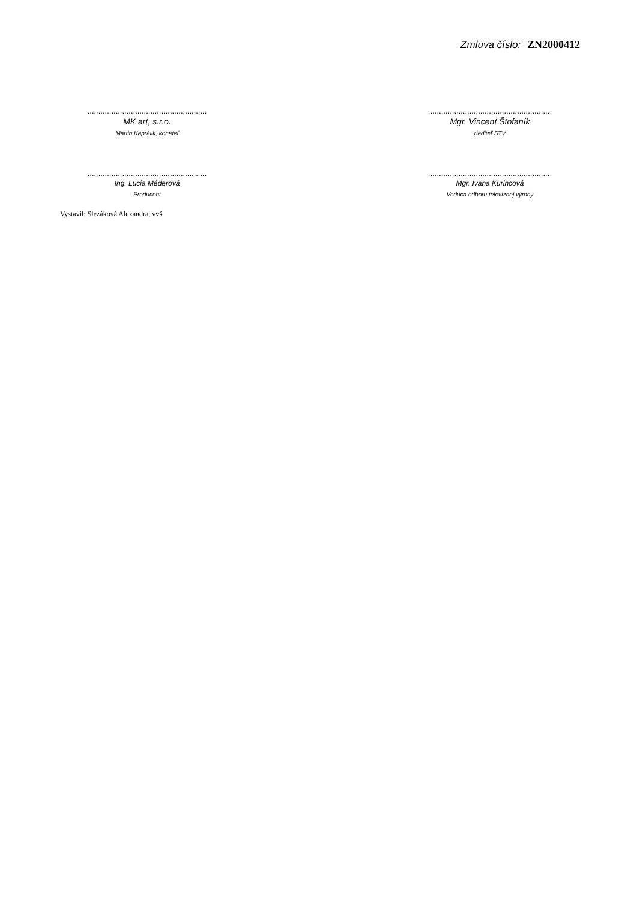Zmluva číslo: ZN2000412
.......................................................
MK art, s.r.o.
Martin Kaprálik, konateľ
.......................................................
Mgr. Vincent Štofaník
riaditeľ STV
.......................................................
Ing. Lucia Méderová
Producent
.......................................................
Mgr. Ivana Kurincová
Vedúca odboru televíznej výroby
Vystavil: Slezáková Alexandra, vvš